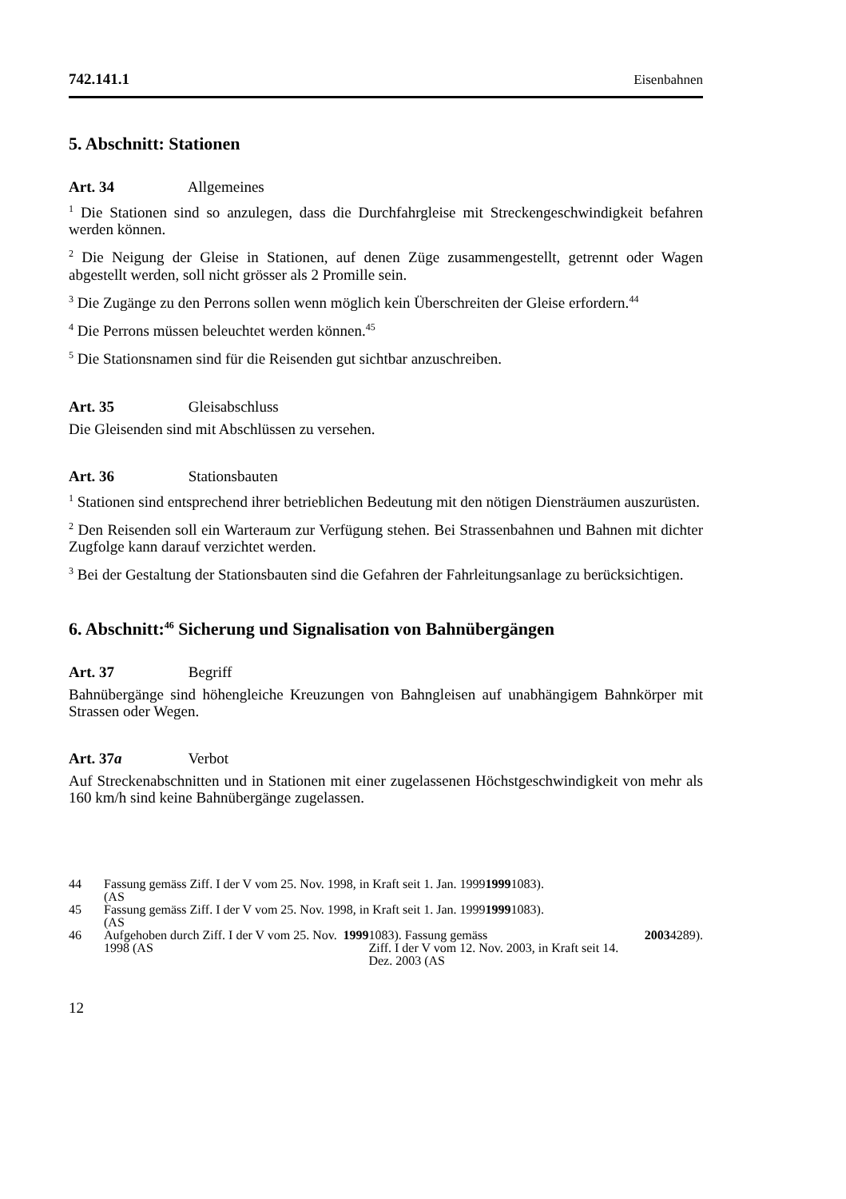742.141.1 Eisenbahnen
5. Abschnitt: Stationen
Art. 34 Allgemeines
<sup>1</sup> Die Stationen sind so anzulegen, dass die Durchfahrgleise mit Streckengeschwin­digkeit befahren werden können.
<sup>2</sup> Die Neigung der Gleise in Stationen, auf denen Züge zusammengestellt, getrennt oder Wagen abgestellt werden, soll nicht grösser als 2 Promille sein.
<sup>3</sup> Die Zugänge zu den Perrons sollen wenn möglich kein Überschreiten der Gleise erfordern.<sup>44</sup>
<sup>4</sup> Die Perrons müssen beleuchtet werden können.<sup>45</sup>
<sup>5</sup> Die Stationsnamen sind für die Reisenden gut sichtbar anzuschreiben.
Art. 35 Gleisabschluss
Die Gleisenden sind mit Abschlüssen zu versehen.
Art. 36 Stationsbauten
<sup>1</sup> Stationen sind entsprechend ihrer betrieblichen Bedeutung mit den nötigen Dienst­räumen auszurüsten.
<sup>2</sup> Den Reisenden soll ein Warteraum zur Verfügung stehen. Bei Strassenbahnen und Bahnen mit dichter Zugfolge kann darauf verzichtet werden.
<sup>3</sup> Bei der Gestaltung der Stationsbauten sind die Gefahren der Fahrleitungsanlage zu berücksichtigen.
6. Abschnitt:<sup>46</sup> Sicherung und Signalisation von Bahnübergängen
Art. 37 Begriff
Bahnübergänge sind höhengleiche Kreuzungen von Bahngleisen auf unabhängigem Bahnkörper mit Strassen oder Wegen.
Art. 37a Verbot
Auf Streckenabschnitten und in Stationen mit einer zugelassenen Höchstgeschwin­digkeit von mehr als 160 km/h sind keine Bahnübergänge zugelassen.
44 Fassung gemäss Ziff. I der V vom 25. Nov. 1998, in Kraft seit 1. Jan. 1999
(AS 1999 1083).
45 Fassung gemäss Ziff. I der V vom 25. Nov. 1998, in Kraft seit 1. Jan. 1999
(AS 1999 1083).
46 Aufgehoben durch Ziff. I der V vom 25. Nov. 1998 (AS 1999 1083). Fassung gemäss
Ziff. I der V vom 12. Nov. 2003, in Kraft seit 14. Dez. 2003 (AS 2003 4289).
12